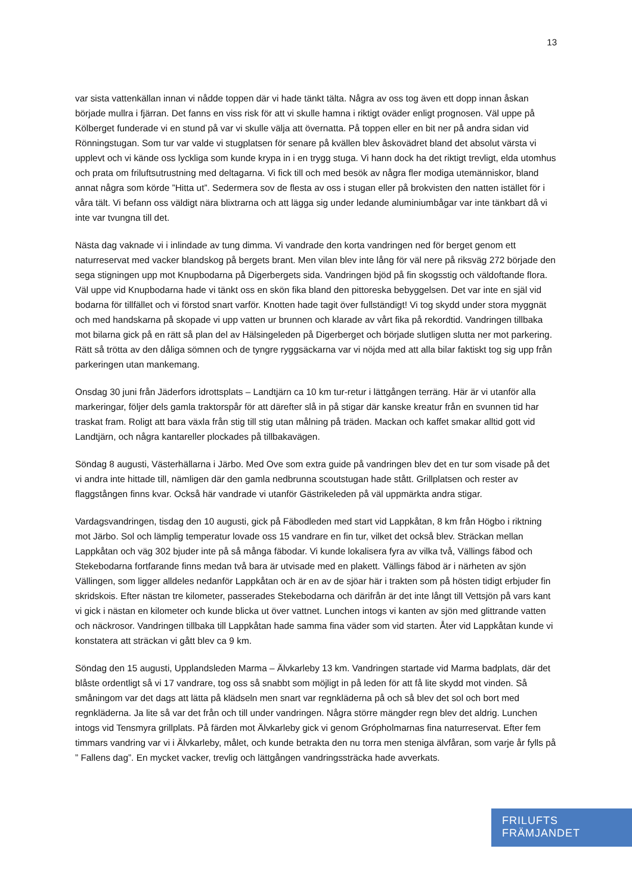13
var sista vattenkällan innan vi nådde toppen där vi hade tänkt tälta. Några av oss tog även ett dopp innan åskan började mullra i fjärran. Det fanns en viss risk för att vi skulle hamna i riktigt oväder enligt prognosen. Väl uppe på Kölberget funderade vi en stund på var vi skulle välja att övernatta. På toppen eller en bit ner på andra sidan vid Rönningstugan. Som tur var valde vi stugplatsen för senare på kvällen blev åskovädret bland det absolut värsta vi upplevt och vi kände oss lyckliga som kunde krypa in i en trygg stuga. Vi hann dock ha det riktigt trevligt, elda utomhus och prata om friluftsutrustning med deltagarna. Vi fick till och med besök av några fler modiga utemänniskor, bland annat några som körde ”Hitta ut”. Sedermera sov de flesta av oss i stugan eller på brokvisten den natten istället för i våra tält. Vi befann oss väldigt nära blixtrarna och att lägga sig under ledande aluminiumbågar var inte tänkbart då vi inte var tvungna till det.
Nästa dag vaknade vi i inlindade av tung dimma. Vi vandrade den korta vandringen ned för berget genom ett naturreservat med vacker blandskog på bergets brant. Men vilan blev inte lång för väl nere på riksväg 272 började den sega stigningen upp mot Knupbodarna på Digerbergets sida. Vandringen bjöd på fin skogsstig och väldoftande flora. Väl uppe vid Knupbodarna hade vi tänkt oss en skön fika bland den pittoreska bebyggelsen. Det var inte en själ vid bodarna för tillfället och vi förstod snart varför. Knotten hade tagit över fullständigt! Vi tog skydd under stora myggnät och med handskarna på skopade vi upp vatten ur brunnen och klarade av vårt fika på rekordtid. Vandringen tillbaka mot bilarna gick på en rätt så plan del av Hälsingeleden på Digerberget och började slutligen slutta ner mot parkering. Rätt så trötta av den dåliga sömnen och de tyngre ryggsäckarna var vi nöjda med att alla bilar faktiskt tog sig upp från parkeringen utan mankemang.
Onsdag 30 juni från Jäderfors idrottsplats – Landtjärn ca 10 km tur-retur i lättgången terräng. Här är vi utanför alla markeringar, följer dels gamla traktorspår för att därefter slå in på stigar där kanske kreatur från en svunnen tid har traskat fram. Roligt att bara växla från stig till stig utan målning på träden. Mackan och kaffet smakar alltid gott vid Landtjärn, och några kantareller plockades på tillbakavägen.
Söndag 8 augusti, Västerhällarna i Järbo. Med Ove som extra guide på vandringen blev det en tur som visade på det vi andra inte hittade till, nämligen där den gamla nedbrunna scoutstugan hade stått. Grillplatsen och rester av flaggstången finns kvar. Också här vandrade vi utanför Gästrikeleden på väl uppmärkta andra stigar.
Vardagsvandringen, tisdag den 10 augusti, gick på Fäbodleden med start vid Lappkåtan, 8 km från Högbo i riktning mot Järbo. Sol och lämplig temperatur lovade oss 15 vandrare en fin tur, vilket det också blev. Sträckan mellan Lappkåtan och väg 302 bjuder inte på så många fäbodar. Vi kunde lokalisera fyra av vilka två, Vällings fäbod och Stekebodarna fortfarande finns medan två bara är utvisade med en plakett. Vällings fäbod är i närheten av sjön Vällingen, som ligger alldeles nedanför Lappkåtan och är en av de sjöar här i trakten som på hösten tidigt erbjuder fin skridskois. Efter nästan tre kilometer, passerades Stekebodarna och därifrån är det inte långt till Vettsjön på vars kant vi gick i nästan en kilometer och kunde blicka ut över vattnet. Lunchen intogs vi kanten av sjön med glittrande vatten och näckrosor. Vandringen tillbaka till Lappkåtan hade samma fina väder som vid starten. Åter vid Lappkåtan kunde vi konstatera att sträckan vi gått blev ca 9 km.
Söndag den 15 augusti, Upplandsleden Marma – Älvkarleby 13 km. Vandringen startade vid Marma badplats, där det blåste ordentligt så vi 17 vandrare, tog oss så snabbt som möjligt in på leden för att få lite skydd mot vinden. Så småningom var det dags att lätta på klädseln men snart var regnkläderna på och så blev det sol och bort med regnkläderna. Ja lite så var det från och till under vandringen. Några större mängder regn blev det aldrig. Lunchen intogs vid Tensmyra grillplats. På färden mot Älvkarleby gick vi genom Grópholmarnas fina naturreservat. Efter fem timmars vandring var vi i Älvkarleby, målet, och kunde betrakta den nu torra men steniga älvfåran, som varje år fylls på ” Fallens dag”. En mycket vacker, trevlig och lättgången vandringssträcka hade avverkats.
FRILUFTS
FRÄMJANDET